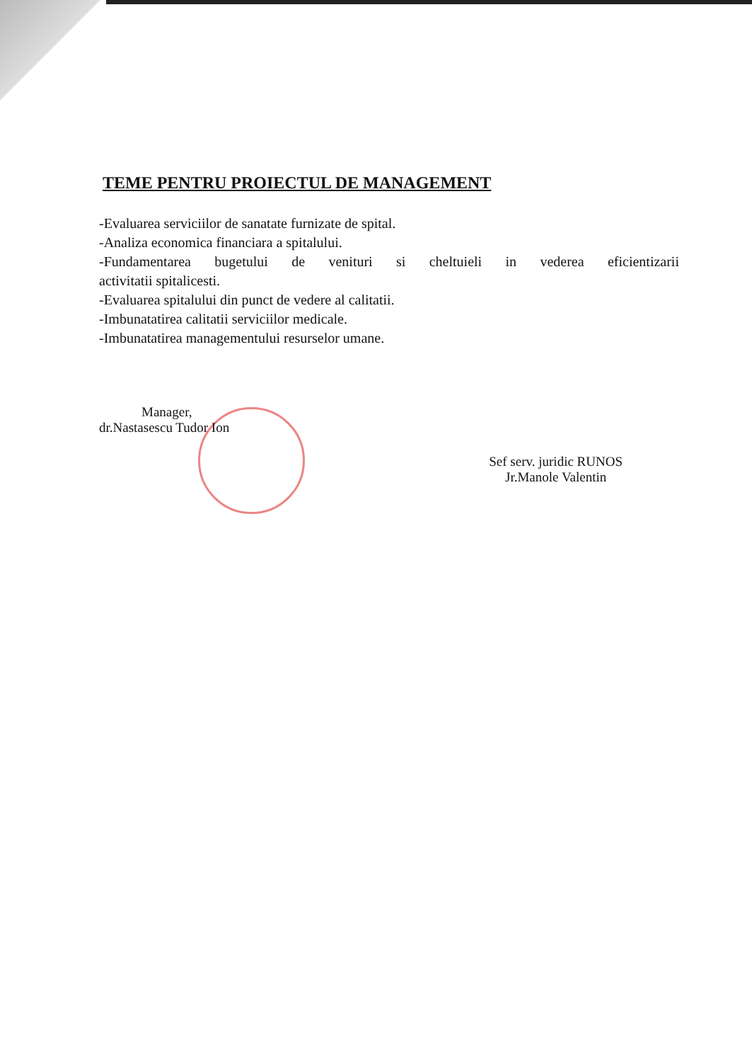TEME PENTRU PROIECTUL DE MANAGEMENT
-Evaluarea serviciilor de sanatate furnizate de spital.
-Analiza economica financiara a spitalului.
-Fundamentarea bugetului de venituri si cheltuieli in vederea eficientizarii
activitatii spitalicesti.
-Evaluarea spitalului din punct de vedere al calitatii.
-Imbunatatirea calitatii serviciilor medicale.
-Imbunatatirea managementului resurselor umane.
Manager,
dr.Nastasescu Tudor Ion
Sef serv. juridic RUNOS
Jr.Manole Valentin